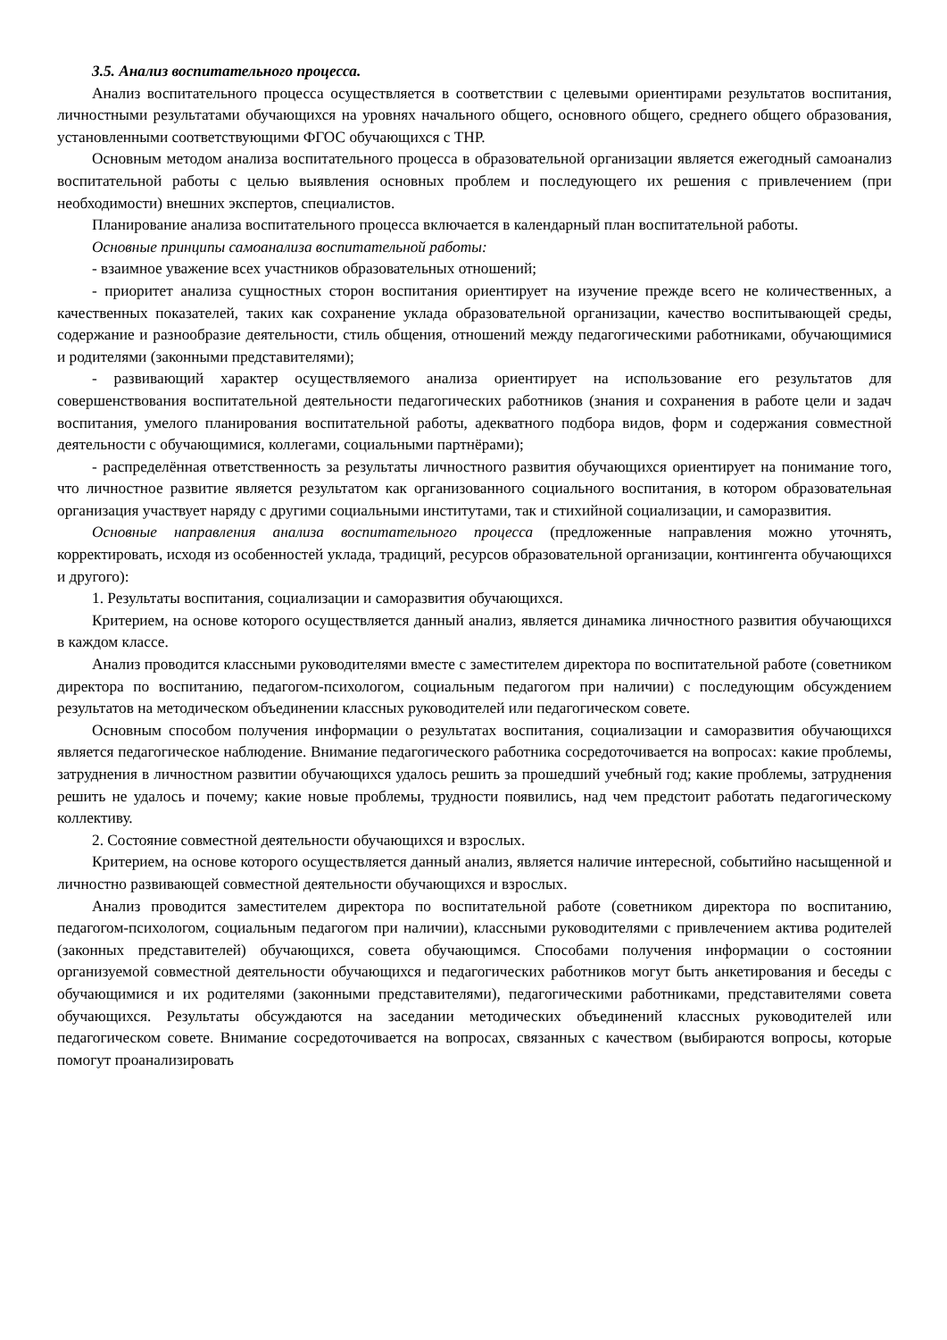3.5. Анализ воспитательного процесса.
Анализ воспитательного процесса осуществляется в соответствии с целевыми ориентирами результатов воспитания, личностными результатами обучающихся на уровнях начального общего, основного общего, среднего общего образования, установленными соответствующими ФГОС обучающихся с ТНР.
Основным методом анализа воспитательного процесса в образовательной организации является ежегодный самоанализ воспитательной работы с целью выявления основных проблем и последующего их решения с привлечением (при необходимости) внешних экспертов, специалистов.
Планирование анализа воспитательного процесса включается в календарный план воспитательной работы.
Основные принципы самоанализа воспитательной работы:
- взаимное уважение всех участников образовательных отношений;
- приоритет анализа сущностных сторон воспитания ориентирует на изучение прежде всего не количественных, а качественных показателей, таких как сохранение уклада образовательной организации, качество воспитывающей среды, содержание и разнообразие деятельности, стиль общения, отношений между педагогическими работниками, обучающимися и родителями (законными представителями);
- развивающий характер осуществляемого анализа ориентирует на использование его результатов для совершенствования воспитательной деятельности педагогических работников (знания и сохранения в работе цели и задач воспитания, умелого планирования воспитательной работы, адекватного подбора видов, форм и содержания совместной деятельности с обучающимися, коллегами, социальными партнёрами);
- распределённая ответственность за результаты личностного развития обучающихся ориентирует на понимание того, что личностное развитие является результатом как организованного социального воспитания, в котором образовательная организация участвует наряду с другими социальными институтами, так и стихийной социализации, и саморазвития.
Основные направления анализа воспитательного процесса (предложенные направления можно уточнять, корректировать, исходя из особенностей уклада, традиций, ресурсов образовательной организации, контингента обучающихся и другого):
1. Результаты воспитания, социализации и саморазвития обучающихся.
Критерием, на основе которого осуществляется данный анализ, является динамика личностного развития обучающихся в каждом классе.
Анализ проводится классными руководителями вместе с заместителем директора по воспитательной работе (советником директора по воспитанию, педагогом-психологом, социальным педагогом при наличии) с последующим обсуждением результатов на методическом объединении классных руководителей или педагогическом совете.
Основным способом получения информации о результатах воспитания, социализации и саморазвития обучающихся является педагогическое наблюдение. Внимание педагогического работника сосредоточивается на вопросах: какие проблемы, затруднения в личностном развитии обучающихся удалось решить за прошедший учебный год; какие проблемы, затруднения решить не удалось и почему; какие новые проблемы, трудности появились, над чем предстоит работать педагогическому коллективу.
2. Состояние совместной деятельности обучающихся и взрослых.
Критерием, на основе которого осуществляется данный анализ, является наличие интересной, событийно насыщенной и личностно развивающей совместной деятельности обучающихся и взрослых.
Анализ проводится заместителем директора по воспитательной работе (советником директора по воспитанию, педагогом-психологом, социальным педагогом при наличии), классными руководителями с привлечением актива родителей (законных представителей) обучающихся, совета обучающимся. Способами получения информации о состоянии организуемой совместной деятельности обучающихся и педагогических работников могут быть анкетирования и беседы с обучающимися и их родителями (законными представителями), педагогическими работниками, представителями совета обучающихся. Результаты обсуждаются на заседании методических объединений классных руководителей или педагогическом совете. Внимание сосредоточивается на вопросах, связанных с качеством (выбираются вопросы, которые помогут проанализировать